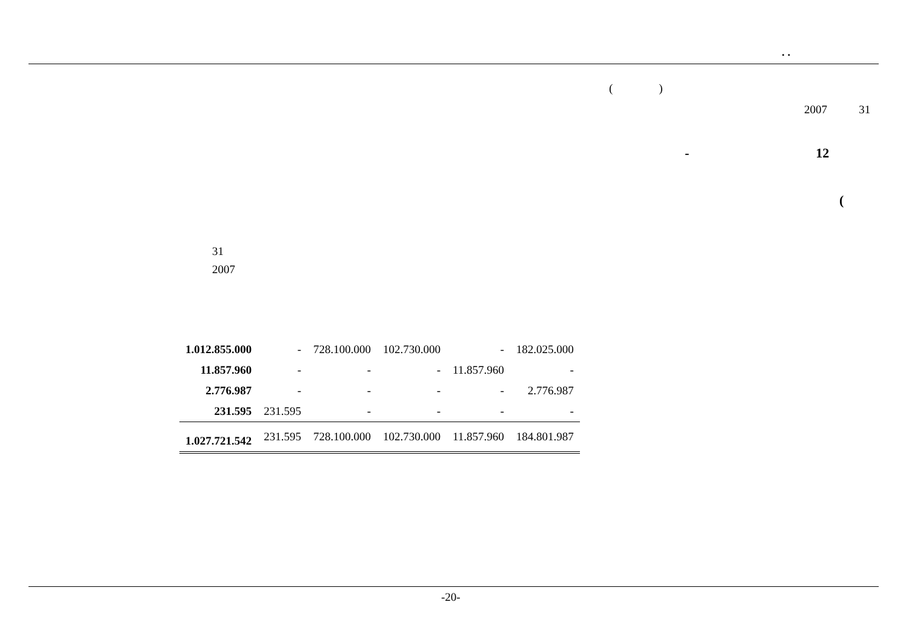. .
( )
2007 31
- 12
(
31
2007
| 1.012.855.000 | - | 728.100.000 | 102.730.000 | - | 182.025.000 |
| 11.857.960 | - | - | - | 11.857.960 | - |
| 2.776.987 | - | - | - | - | 2.776.987 |
| 231.595 | 231.595 | - | - | - | - |
| 1.027.721.542 | 231.595 | 728.100.000 | 102.730.000 | 11.857.960 | 184.801.987 |
-20-